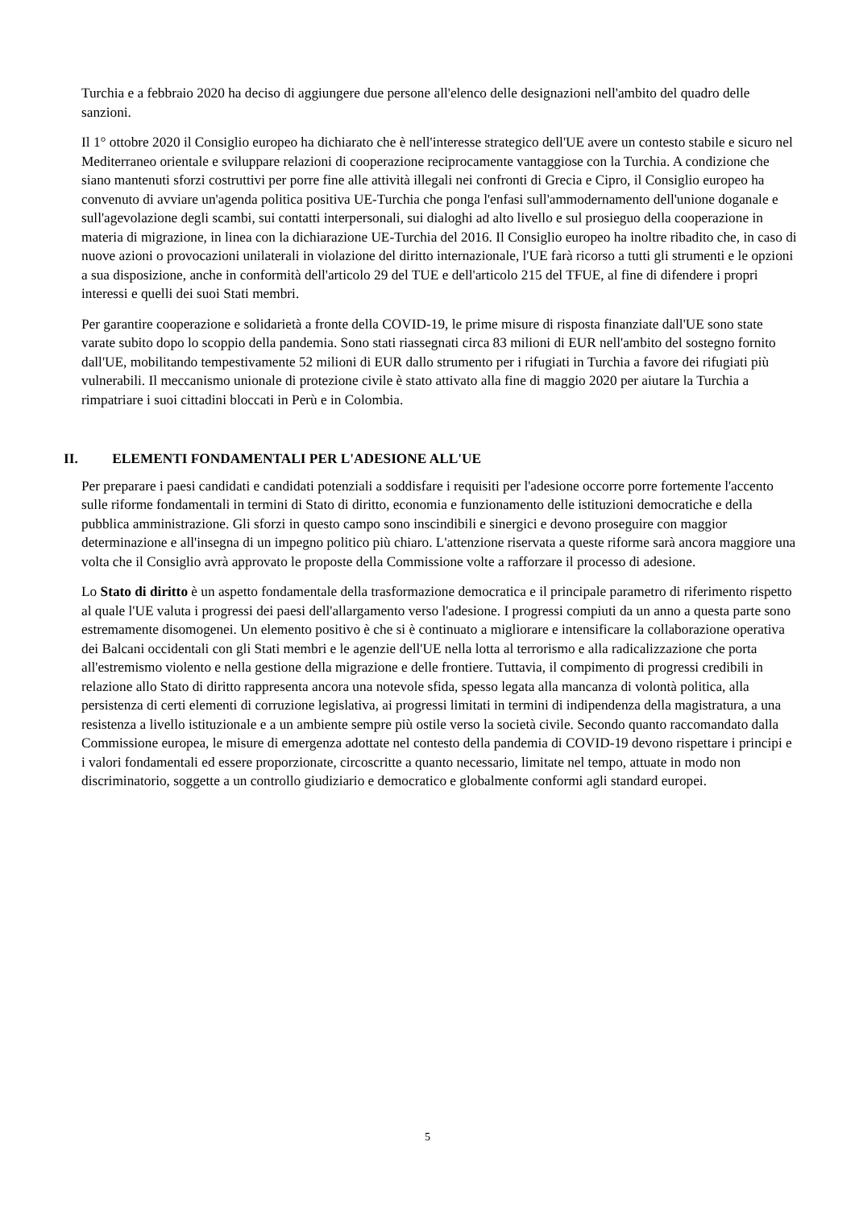Turchia e a febbraio 2020 ha deciso di aggiungere due persone all'elenco delle designazioni nell'ambito del quadro delle sanzioni.
Il 1° ottobre 2020 il Consiglio europeo ha dichiarato che è nell'interesse strategico dell'UE avere un contesto stabile e sicuro nel Mediterraneo orientale e sviluppare relazioni di cooperazione reciprocamente vantaggiose con la Turchia. A condizione che siano mantenuti sforzi costruttivi per porre fine alle attività illegali nei confronti di Grecia e Cipro, il Consiglio europeo ha convenuto di avviare un'agenda politica positiva UE-Turchia che ponga l'enfasi sull'ammodernamento dell'unione doganale e sull'agevolazione degli scambi, sui contatti interpersonali, sui dialoghi ad alto livello e sul prosieguo della cooperazione in materia di migrazione, in linea con la dichiarazione UE-Turchia del 2016. Il Consiglio europeo ha inoltre ribadito che, in caso di nuove azioni o provocazioni unilaterali in violazione del diritto internazionale, l'UE farà ricorso a tutti gli strumenti e le opzioni a sua disposizione, anche in conformità dell'articolo 29 del TUE e dell'articolo 215 del TFUE, al fine di difendere i propri interessi e quelli dei suoi Stati membri.
Per garantire cooperazione e solidarietà a fronte della COVID-19, le prime misure di risposta finanziate dall'UE sono state varate subito dopo lo scoppio della pandemia. Sono stati riassegnati circa 83 milioni di EUR nell'ambito del sostegno fornito dall'UE, mobilitando tempestivamente 52 milioni di EUR dallo strumento per i rifugiati in Turchia a favore dei rifugiati più vulnerabili. Il meccanismo unionale di protezione civile è stato attivato alla fine di maggio 2020 per aiutare la Turchia a rimpatriare i suoi cittadini bloccati in Perù e in Colombia.
II. ELEMENTI FONDAMENTALI PER L'ADESIONE ALL'UE
Per preparare i paesi candidati e candidati potenziali a soddisfare i requisiti per l'adesione occorre porre fortemente l'accento sulle riforme fondamentali in termini di Stato di diritto, economia e funzionamento delle istituzioni democratiche e della pubblica amministrazione. Gli sforzi in questo campo sono inscindibili e sinergici e devono proseguire con maggior determinazione e all'insegna di un impegno politico più chiaro. L'attenzione riservata a queste riforme sarà ancora maggiore una volta che il Consiglio avrà approvato le proposte della Commissione volte a rafforzare il processo di adesione.
Lo Stato di diritto è un aspetto fondamentale della trasformazione democratica e il principale parametro di riferimento rispetto al quale l'UE valuta i progressi dei paesi dell'allargamento verso l'adesione. I progressi compiuti da un anno a questa parte sono estremamente disomogenei. Un elemento positivo è che si è continuato a migliorare e intensificare la collaborazione operativa dei Balcani occidentali con gli Stati membri e le agenzie dell'UE nella lotta al terrorismo e alla radicalizzazione che porta all'estremismo violento e nella gestione della migrazione e delle frontiere. Tuttavia, il compimento di progressi credibili in relazione allo Stato di diritto rappresenta ancora una notevole sfida, spesso legata alla mancanza di volontà politica, alla persistenza di certi elementi di corruzione legislativa, ai progressi limitati in termini di indipendenza della magistratura, a una resistenza a livello istituzionale e a un ambiente sempre più ostile verso la società civile. Secondo quanto raccomandato dalla Commissione europea, le misure di emergenza adottate nel contesto della pandemia di COVID-19 devono rispettare i principi e i valori fondamentali ed essere proporzionate, circoscritte a quanto necessario, limitate nel tempo, attuate in modo non discriminatorio, soggette a un controllo giudiziario e democratico e globalmente conformi agli standard europei.
5